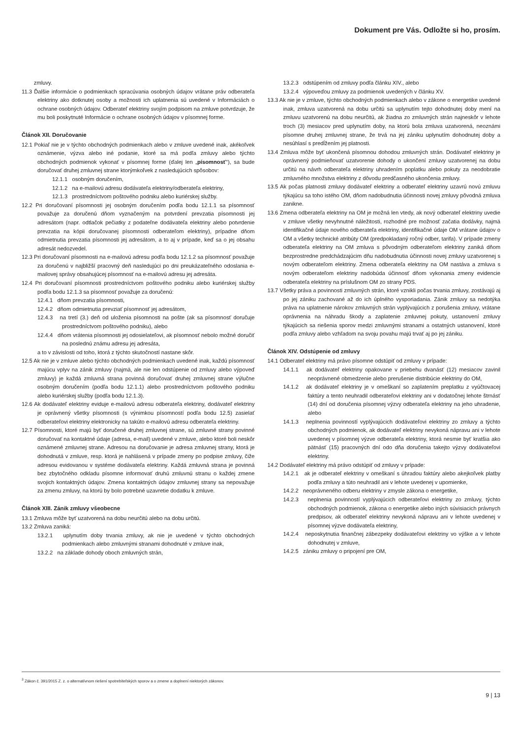Dokument pre Vás. Odložte si ho, prosím.
zmluvy.
11.3 Ďalšie informácie o podmienkach spracúvania osobných údajov vrátane práv odberateľa elektriny ako dotknutej osoby a možnosti ich uplatnenia sú uvedené v Informáciách o ochrane osobných údajov. Odberateľ elektriny svojím podpisom na zmluve potvrdzuje, že mu boli poskytnuté Informácie o ochrane osobných údajov v písomnej forme.
Článok XII. Doručovanie
12.1 Pokiaľ nie je v týchto obchodných podmienkach alebo v zmluve uvedené inak, akékoľvek oznámenie, výzva alebo iné podanie, ktoré sa má podľa zmluvy alebo týchto obchodných podmienok vykonať v písomnej forme (ďalej len „písomnosť“), sa bude doručovať druhej zmluvnej strane ktorýmkoľvek z nasledujúcich spôsobov:
12.1.1 osobným doručením,
12.1.2 na e-mailovú adresu dodávateľa elektriny/odberateľa elektriny,
12.1.3 prostredníctvom poštového podniku alebo kuriérskej služby.
12.2 Pri doručovaní písomnosti jej osobným doručením podľa bodu 12.1.1 sa písomnosť považuje za doručenú dňom vyznačeným na potvrdení prevzatia písomnosti jej adresátom (napr. odtlačok pečiatky z podateľne dodávateľa elektriny alebo potvrdenie prevzatia na kópii doručovanej písomnosti odberateľom elektriny), prípadne dňom odmietnutia prevzatia písomnosti jej adresátom, a to aj v prípade, keď sa o jej obsahu adresát nedozvedel.
12.3 Pri doručovaní písomnosti na e-mailovú adresu podľa bodu 12.1.2 sa písomnosť považuje za doručenú v najbližší pracovný deň nasledujúci po dni preukázateľného odoslania e-mailovej správy obsahujúcej písomnosť na e-mailovú adresu jej adresáta.
12.4 Pri doručovaní písomnosti prostredníctvom poštového podniku alebo kuriérskej služby podľa bodu 12.1.3 sa písomnosť považuje za doručenú:
12.4.1 dňom prevzatia písomnosti,
12.4.2 dňom odmietnutia prevziať písomnosť jej adresátom,
12.4.3 na tretí (3.) deň od uloženia písomnosti na pošte (ak sa písomnosť doručuje prostredníctvom poštového podniku), alebo
12.4.4 dňom vrátenia písomnosti jej odosielateľovi, ak písomnosť nebolo možné doručiť na poslednú známu adresu jej adresáta,
a to v závislosti od toho, ktorá z týchto skutočností nastane skôr.
12.5 Ak nie je v zmluve alebo týchto obchodných podmienkach uvedené inak, každú písomnosť majúcu vplyv na zánik zmluvy (najmä, ale nie len odstúpenie od zmluvy alebo výpoveď zmluvy) je každá zmluvná strana povinná doručovať druhej zmluvnej strane výlučne osobným doručením (podľa bodu 12.1.1) alebo prostredníctvom poštového podniku alebo kuriérskej služby (podľa bodu 12.1.3).
12.6 Ak dodávateľ elektriny eviduje e-mailovú adresu odberateľa elektriny, dodávateľ elektriny je oprávnený všetky písomnosti (s výnimkou písomností podľa bodu 12.5) zasielať odberateľovi elektriny elektronicky na takúto e-mailovú adresu odberateľa elektriny.
12.7 Písomnosti, ktoré majú byť doručené druhej zmluvnej strane, sú zmluvné strany povinné doručovať na kontaktné údaje (adresa, e-mail) uvedené v zmluve, alebo ktoré boli neskôr oznámené zmluvnej strane. Adresou na doručovanie je adresa zmluvnej strany, ktorá je dohodnutá v zmluve, resp. ktorá je nahlásená v prípade zmeny po podpise zmluvy, čiže adresou evidovanou v systéme dodávateľa elektriny. Každá zmluvná strana je povinná bez zbytočného odkladu písomne informovať druhú zmluvnú stranu o každej zmene svojich kontaktných údajov. Zmena kontaktných údajov zmluvnej strany sa nepovažuje za zmenu zmluvy, na ktorú by bolo potrebné uzavretie dodatku k zmluve.
Článok XIII. Zánik zmluvy všeobecne
13.1 Zmluva môže byť uzatvorená na dobu neurčitú alebo na dobu určitú.
13.2 Zmluva zaniká:
13.2.1 uplynutím doby trvania zmluvy, ak nie je uvedené v týchto obchodných podmienkach alebo zmluvnými stranami dohodnuté v zmluve inak,
13.2.2 na základe dohody oboch zmluvných strán,
13.2.3 odstúpením od zmluvy podľa článku XIV., alebo
13.2.4 výpoveďou zmluvy za podmienok uvedených v článku XV.
13.3 Ak nie je v zmluve, týchto obchodných podmienkach alebo v zákone o energetike uvedené inak, zmluva uzatvorená na dobu určitú sa uplynutím tejto dohodnutej doby mení na zmluvu uzatvorenú na dobu neurčitú, ak žiadna zo zmluvných strán najneskôr v lehote troch (3) mesiacov pred uplynutím doby, na ktorú bola zmluva uzatvorená, neoznámi písomne druhej zmluvnej strane, že trvá na jej zániku uplynutím dohodnutej doby a nesúhlasí s predĺžením jej platnosti.
13.4 Zmluva môže byť ukončená písomnou dohodou zmluvných strán. Dodávateľ elektriny je oprávnený podmieňovať uzatvorenie dohody o ukončení zmluvy uzatvorenej na dobu určitú na návrh odberateľa elektriny uhradením poplatku alebo pokuty za neodobratie zmluvného množstva elektriny z dôvodu predčasného ukončenia zmluvy.
13.5 Ak počas platnosti zmluvy dodávateľ elektriny a odberateľ elektriny uzavrú novú zmluvu týkajúcu sa toho istého OM, dňom nadobudnutia účinnosti novej zmluvy pôvodná zmluva zanikne.
13.6 Zmena odberateľa elektriny na OM je možná len vtedy, ak nový odberateľ elektriny uvedie v zmluve všetky nevyhnutné náležitosti, rozhodné pre možnosť začatia dodávky, najmä identifikačné údaje nového odberateľa elektriny, identifikačné údaje OM vrátane údajov o OM a všetky technické atribúty OM (predpokladaný ročný odber, tarifa). V prípade zmeny odberateľa elektriny na OM zmluva s pôvodným odberateľom elektriny zaniká dňom bezprostredne predchádzajúcim dňu nadobudnutia účinnosti novej zmluvy uzatvorenej s novým odberateľom elektriny. Zmena odberateľa elektriny na OM nastáva a zmluva s novým odberateľom elektriny nadobúda účinnosť dňom vykonania zmeny evidencie odberateľa elektriny na príslušnom OM zo strany PDS.
13.7 Všetky práva a povinnosti zmluvných strán, ktoré vznikli počas trvania zmluvy, zostávajú aj po jej zániku zachované až do ich úplného vysporiadania. Zánik zmluvy sa nedotýka práva na uplatnenie nárokov zmluvných strán vyplývajúcich z porušenia zmluvy, vrátane oprávnenia na náhradu škody a zaplatenie zmluvnej pokuty, ustanovení zmluvy týkajúcich sa riešenia sporov medzi zmluvnými stranami a ostatných ustanovení, ktoré podľa zmluvy alebo vzhľadom na svoju povahu majú trvať aj po jej zániku.
Článok XIV. Odstúpenie od zmluvy
14.1 Odberateľ elektriny má právo písomne odstúpiť od zmluvy v prípade:
14.1.1 ak dodávateľ elektriny opakovane v priebehu dvanásť (12) mesiacov zavinil neoprávnené obmedzenie alebo prerušenie distribúcie elektriny do OM,
14.1.2 ak dodávateľ elektriny je v omeškaní so zaplatením preplatku z vyúčtovacej faktúry a tento neuhradil odberateľovi elektriny ani v dodatočnej lehote štrnásť (14) dní od doručenia písomnej výzvy odberateľa elektriny na jeho uhradenie, alebo
14.1.3 neplnenia povinností vyplývajúcich dodávateľovi elektriny zo zmluvy a týchto obchodných podmienok, ak dodávateľ elektriny nevykoná nápravu ani v lehote uvedenej v písomnej výzve odberateľa elektriny, ktorá nesmie byť kratšia ako pätnásť (15) pracovných dní odo dňa doručenia takejto výzvy dodávateľovi elektriny.
14.2 Dodávateľ elektriny má právo odstúpiť od zmluvy v prípade:
14.2.1 ak je odberateľ elektriny v omeškaní s úhradou faktúry alebo akejkoľvek platby podľa zmluvy a túto neuhradil ani v lehote uvedenej v upomienke,
14.2.2 neoprávneného odberu elektriny v zmysle zákona o energetike,
14.2.3 neplnenia povinností vyplývajúcich odberateľovi elektriny zo zmluvy, týchto obchodných podmienok, zákona o energetike alebo iných súvisiacich právnych predpisov, ak odberateľ elektriny nevykoná nápravu ani v lehote uvedenej v písomnej výzve dodávateľa elektriny,
14.2.4 neposkytnutia finančnej zábezpeky dodávateľovi elektriny vo výške a v lehote dohodnutej v zmluve,
14.2.5 zániku zmluvy o pripojení pre OM,
<sup>3</sup> Zákon č. 391/2015 Z. z. o alternatívnom riešení spotrebiteľských sporov a o zmene a doplnení niektorých zákonov.
9 | 13